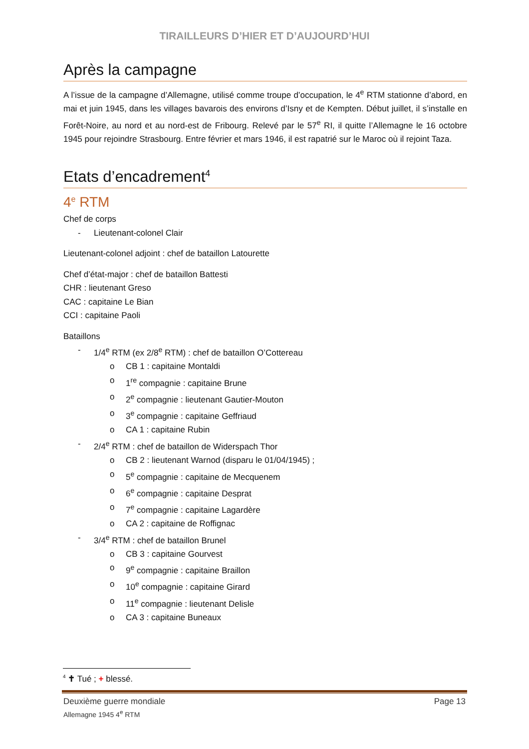TIRAILLEURS D’HIER ET D’AUJOURD’HUI
Après la campagne
A l’issue de la campagne d’Allemagne, utilisé comme troupe d’occupation, le 4<sup>e</sup> RTM stationne d’abord, en mai et juin 1945, dans les villages bavarois des environs d’Isny et de Kempten. Début juillet, il s’installe en Forêt-Noire, au nord et au nord-est de Fribourg. Relevé par le 57<sup>e</sup> RI, il quitte l’Allemagne le 16 octobre 1945 pour rejoindre Strasbourg. Entre février et mars 1946, il est rapatrié sur le Maroc où il rejoint Taza.
Etats d’encadrement<sup>4</sup>
4<sup>e</sup> RTM
Chef de corps
- Lieutenant-colonel Clair
Lieutenant-colonel adjoint : chef de bataillon Latourette
Chef d’état-major : chef de bataillon Battesti
CHR : lieutenant Greso
CAC : capitaine Le Bian
CCI : capitaine Paoli
Bataillons
- 1/4<sup>e</sup> RTM (ex 2/8<sup>e</sup> RTM) : chef de bataillon O’Cottereau
o CB 1 : capitaine Montaldi
o 1<sup>re</sup> compagnie : capitaine Brune
o 2<sup>e</sup> compagnie : lieutenant Gautier-Mouton
o 3<sup>e</sup> compagnie : capitaine Geffriaud
o CA 1 : capitaine Rubin
- 2/4<sup>e</sup> RTM : chef de bataillon de Widerspach Thor
o CB 2 : lieutenant Warnod (disparu le 01/04/1945) ;
o 5<sup>e</sup> compagnie : capitaine de Mecquenem
o 6<sup>e</sup> compagnie : capitaine Desprat
o 7<sup>e</sup> compagnie : capitaine Lagardère
o CA 2 : capitaine de Roffignac
- 3/4<sup>e</sup> RTM : chef de bataillon Brunel
o CB 3 : capitaine Gourvest
o 9<sup>e</sup> compagnie : capitaine Braillon
o 10<sup>e</sup> compagnie : capitaine Girard
o 11<sup>e</sup> compagnie : lieutenant Delisle
o CA 3 : capitaine Buneaux
<sup>4</sup> ✝ Tué ; + blessé.
Deuxième guerre mondiale Page 13
Allemagne 1945 4<sup>e</sup> RTM